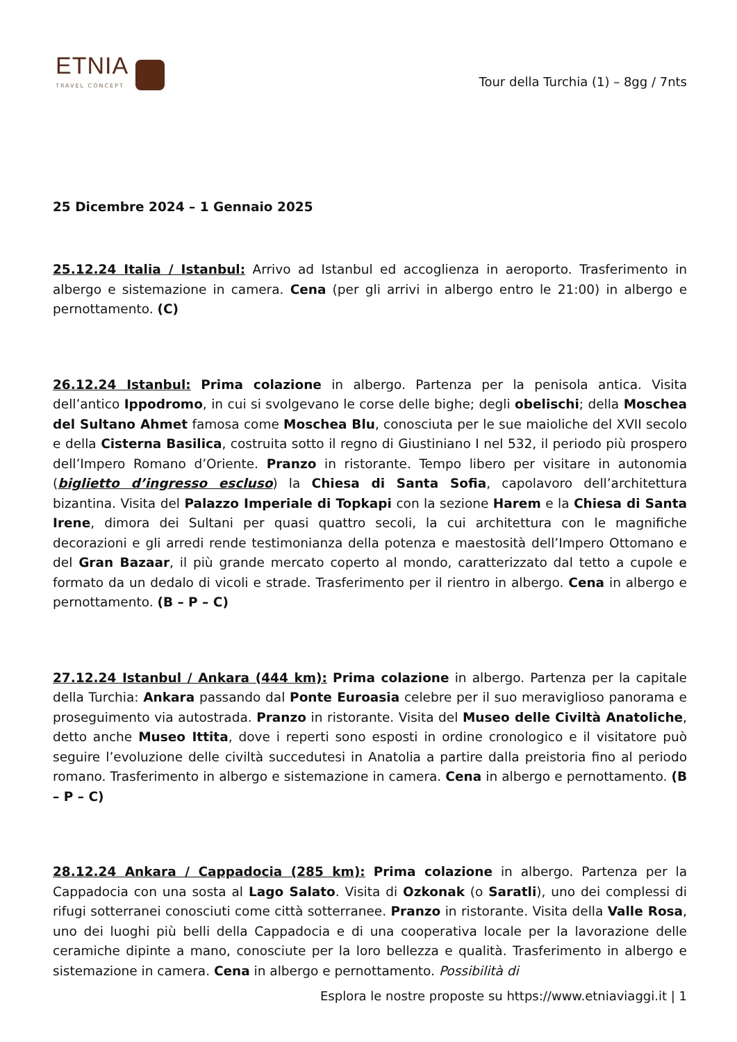ETNIA
TRAVEL CONCEPT
Tour della Turchia (1) – 8gg / 7nts
25 Dicembre 2024 – 1 Gennaio 2025
25.12.24 Italia / Istanbul: Arrivo ad Istanbul ed accoglienza in aeroporto. Trasferimento in albergo e sistemazione in camera. Cena (per gli arrivi in albergo entro le 21:00) in albergo e pernottamento. (C)
26.12.24 Istanbul: Prima colazione in albergo. Partenza per la penisola antica. Visita dell’antico Ippodromo, in cui si svolgevano le corse delle bighe; degli obelischi; della Moschea del Sultano Ahmet famosa come Moschea Blu, conosciuta per le sue maioliche del XVII secolo e della Cisterna Basilica, costruita sotto il regno di Giustiniano I nel 532, il periodo più prospero dell’Impero Romano d’Oriente. Pranzo in ristorante. Tempo libero per visitare in autonomia (biglietto d’ingresso escluso) la Chiesa di Santa Sofia, capolavoro dell’architettura bizantina. Visita del Palazzo Imperiale di Topkapi con la sezione Harem e la Chiesa di Santa Irene, dimora dei Sultani per quasi quattro secoli, la cui architettura con le magnifiche decorazioni e gli arredi rende testimonianza della potenza e maestosità dell’Impero Ottomano e del Gran Bazaar, il più grande mercato coperto al mondo, caratterizzato dal tetto a cupole e formato da un dedalo di vicoli e strade. Trasferimento per il rientro in albergo. Cena in albergo e pernottamento. (B – P – C)
27.12.24 Istanbul / Ankara (444 km): Prima colazione in albergo. Partenza per la capitale della Turchia: Ankara passando dal Ponte Euroasia celebre per il suo meraviglioso panorama e proseguimento via autostrada. Pranzo in ristorante. Visita del Museo delle Civiltà Anatoliche, detto anche Museo Ittita, dove i reperti sono esposti in ordine cronologico e il visitatore può seguire l’evoluzione delle civiltà succedutesi in Anatolia a partire dalla preistoria fino al periodo romano. Trasferimento in albergo e sistemazione in camera. Cena in albergo e pernottamento. (B – P – C)
28.12.24 Ankara / Cappadocia (285 km): Prima colazione in albergo. Partenza per la Cappadocia con una sosta al Lago Salato. Visita di Ozkonak (o Saratli), uno dei complessi di rifugi sotterranei conosciuti come città sotterranee. Pranzo in ristorante. Visita della Valle Rosa, uno dei luoghi più belli della Cappadocia e di una cooperativa locale per la lavorazione delle ceramiche dipinte a mano, conosciute per la loro bellezza e qualità. Trasferimento in albergo e sistemazione in camera. Cena in albergo e pernottamento. Possibilità di
Esplora le nostre proposte su https://www.etniaviaggi.it | 1